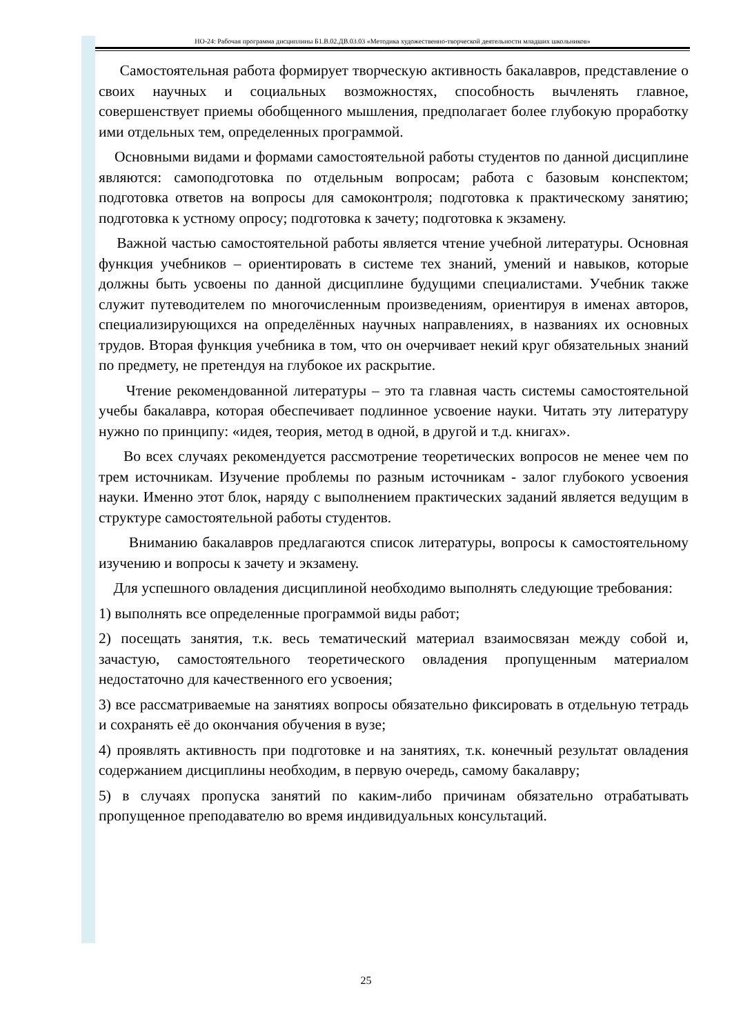НО-24: Рабочая программа дисциплины Б1.В.02.ДВ.03.03 «Методика художественно-творческой деятельности младших школьников»
Самостоятельная работа формирует творческую активность бакалавров, представление о своих научных и социальных возможностях, способность вычленять главное, совершенствует приемы обобщенного мышления, предполагает более глубокую проработку ими отдельных тем, определенных программой.
Основными видами и формами самостоятельной работы студентов по данной дисциплине являются: самоподготовка по отдельным вопросам; работа с базовым конспектом; подготовка ответов на вопросы для самоконтроля; подготовка к практическому занятию; подготовка к устному опросу; подготовка к зачету; подготовка к экзамену.
Важной частью самостоятельной работы является чтение учебной литературы. Основная функция учебников – ориентировать в системе тех знаний, умений и навыков, которые должны быть усвоены по данной дисциплине будущими специалистами. Учебник также служит путеводителем по многочисленным произведениям, ориентируя в именах авторов, специализирующихся на определённых научных направлениях, в названиях их основных трудов. Вторая функция учебника в том, что он очерчивает некий круг обязательных знаний по предмету, не претендуя на глубокое их раскрытие.
Чтение рекомендованной литературы – это та главная часть системы самостоятельной учебы бакалавра, которая обеспечивает подлинное усвоение науки. Читать эту литературу нужно по принципу: «идея, теория, метод в одной, в другой и т.д. книгах».
Во всех случаях рекомендуется рассмотрение теоретических вопросов не менее чем по трем источникам. Изучение проблемы по разным источникам - залог глубокого усвоения науки. Именно этот блок, наряду с выполнением практических заданий является ведущим в структуре самостоятельной работы студентов.
Вниманию бакалавров предлагаются список литературы, вопросы к самостоятельному изучению и вопросы к зачету и экзамену.
Для успешного овладения дисциплиной необходимо выполнять следующие требования:
1) выполнять все определенные программой виды работ;
2) посещать занятия, т.к. весь тематический материал взаимосвязан между собой и, зачастую, самостоятельного теоретического овладения пропущенным материалом недостаточно для качественного его усвоения;
3) все рассматриваемые на занятиях вопросы обязательно фиксировать в отдельную тетрадь и сохранять её до окончания обучения в вузе;
4) проявлять активность при подготовке и на занятиях, т.к. конечный результат овладения содержанием дисциплины необходим, в первую очередь, самому бакалавру;
5) в случаях пропуска занятий по каким-либо причинам обязательно отрабатывать пропущенное преподавателю во время индивидуальных консультаций.
25